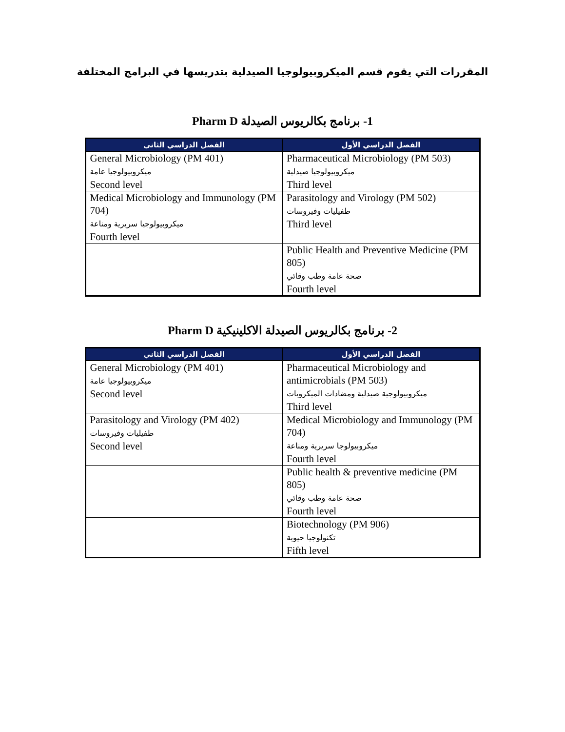المقررات التي يقوم قسم الميكروبيولوجيا الصيدلية بتدريسها في البرامج المختلفة
1- برنامج بكالريوس الصيدلة Pharm D
| الفصل الدراسي الأول | الفصل الدراسي الثاني |
| --- | --- |
| Pharmaceutical Microbiology (PM 503) ميكروبيولوجيا صيدلية Third level | General Microbiology (PM 401) ميكروبيولوجيا عامة Second level |
| Parasitology and Virology (PM 502) طفيليات وفيروسات Third level | Medical Microbiology and Immunology (PM 704) ميكروبيولوجيا سريرية ومناعة Fourth level |
| Public Health and Preventive Medicine (PM 805) صحة عامة وطب وقائي Fourth level | |
2- برنامج بكالريوس الصيدلة الاكلينيكية Pharm D
| الفصل الدراسي الأول | الفصل الدراسي الثاني |
| --- | --- |
| Pharmaceutical Microbiology and antimicrobials (PM 503) ميكروبيولوجية صيدلية ومضادات الميكروبات Third level | General Microbiology (PM 401) ميكروبيولوجيا عامة Second level |
| Medical Microbiology and Immunology (PM 704) ميكروبيولوجا سريرية ومناعة Fourth level | Parasitology and Virology (PM 402) طفيليات وفيروسات Second level |
| Public health & preventive medicine (PM 805) صحة عامة وطب وقائي Fourth level | |
| Biotechnology (PM 906) تكنولوجيا حيوية Fifth level | |